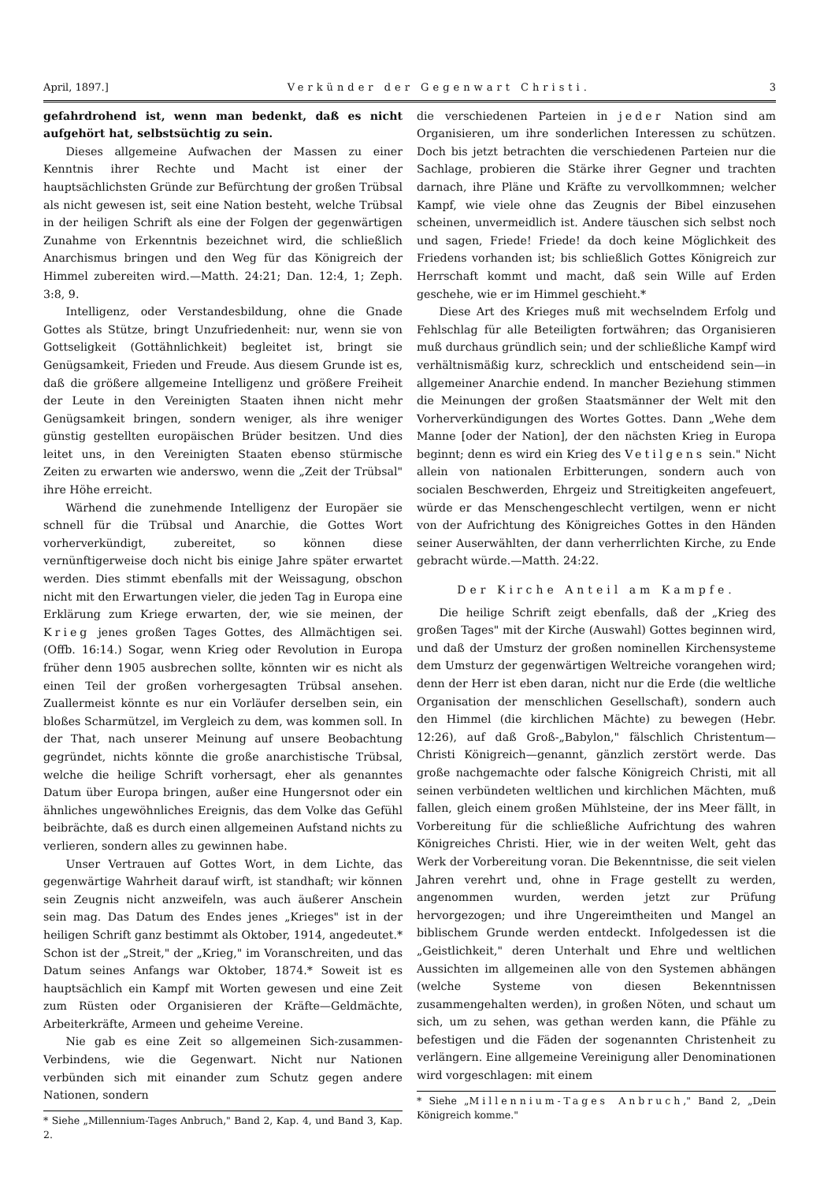April, 1897.] Verkünder der Gegenwart Christi. 3
gefahrdrohend ist, wenn man bedenkt, daß es nicht aufgehört hat, selbstsüchtig zu sein.
Dieses allgemeine Aufwachen der Massen zu einer Kenntnis ihrer Rechte und Macht ist einer der hauptsächlichsten Gründe zur Befürchtung der großen Trübsal als nicht gewesen ist, seit eine Nation besteht, welche Trübsal in der heiligen Schrift als eine der Folgen der gegenwärtigen Zunahme von Erkenntnis bezeichnet wird, die schließlich Anarchismus bringen und den Weg für das Königreich der Himmel zubereiten wird.—Matth. 24:21; Dan. 12:4, 1; Zeph. 3:8, 9.
Intelligenz, oder Verstandesbildung, ohne die Gnade Gottes als Stütze, bringt Unzufriedenheit: nur, wenn sie von Gottseligkeit (Gottähnlichkeit) begleitet ist, bringt sie Genügsamkeit, Frieden und Freude. Aus diesem Grunde ist es, daß die größere allgemeine Intelligenz und größere Freiheit der Leute in den Vereinigten Staaten ihnen nicht mehr Genügsamkeit bringen, sondern weniger, als ihre weniger günstig gestellten europäischen Brüder besitzen. Und dies leitet uns, in den Vereinigten Staaten ebenso stürmische Zeiten zu erwarten wie anderswo, wenn die „Zeit der Trübsal" ihre Höhe erreicht.
Wärhend die zunehmende Intelligenz der Europäer sie schnell für die Trübsal und Anarchie, die Gottes Wort vorherverkündigt, zubereitet, so können diese vernünftigerweise doch nicht bis einige Jahre später erwartet werden. Dies stimmt ebenfalls mit der Weissagung, obschon nicht mit den Erwartungen vieler, die jeden Tag in Europa eine Erklärung zum Kriege erwarten, der, wie sie meinen, der Krieg jenes großen Tages Gottes, des Allmächtigen sei. (Offb. 16:14.) Sogar, wenn Krieg oder Revolution in Europa früher denn 1905 ausbrechen sollte, könnten wir es nicht als einen Teil der großen vorhergesagten Trübsal ansehen. Zuallermeist könnte es nur ein Vorläufer derselben sein, ein bloßes Scharmützel, im Vergleich zu dem, was kommen soll. In der That, nach unserer Meinung auf unsere Beobachtung gegründet, nichts könnte die große anarchistische Trübsal, welche die heilige Schrift vorhersagt, eher als genanntes Datum über Europa bringen, außer eine Hungersnot oder ein ähnliches ungewöhnliches Ereignis, das dem Volke das Gefühl beibrächte, daß es durch einen allgemeinen Aufstand nichts zu verlieren, sondern alles zu gewinnen habe.
Unser Vertrauen auf Gottes Wort, in dem Lichte, das gegenwärtige Wahrheit darauf wirft, ist standhaft; wir können sein Zeugnis nicht anzweifeln, was auch äußerer Anschein sein mag. Das Datum des Endes jenes „Krieges" ist in der heiligen Schrift ganz bestimmt als Oktober, 1914, angedeutet.* Schon ist der „Streit," der „Krieg," im Voranschreiten, und das Datum seines Anfangs war Oktober, 1874.* Soweit ist es hauptsächlich ein Kampf mit Worten gewesen und eine Zeit zum Rüsten oder Organisieren der Kräfte—Geldmächte, Arbeiterkräfte, Armeen und geheime Vereine.
Nie gab es eine Zeit so allgemeinen Sich-zusammen-Verbindens, wie die Gegenwart. Nicht nur Nationen verbünden sich mit einander zum Schutz gegen andere Nationen, sondern
* Siehe „Millennium-Tages Anbruch," Band 2, Kap. 4, und Band 3, Kap. 2.
die verschiedenen Parteien in jeder Nation sind am Organisieren, um ihre sonderlichen Interessen zu schützen. Doch bis jetzt betrachten die verschiedenen Parteien nur die Sachlage, probieren die Stärke ihrer Gegner und trachten darnach, ihre Pläne und Kräfte zu vervollkommnen; welcher Kampf, wie viele ohne das Zeugnis der Bibel einzusehen scheinen, unvermeidlich ist. Andere täuschen sich selbst noch und sagen, Friede! Friede! da doch keine Möglichkeit des Friedens vorhanden ist; bis schließlich Gottes Königreich zur Herrschaft kommt und macht, daß sein Wille auf Erden geschehe, wie er im Himmel geschieht.*
Diese Art des Krieges muß mit wechselndem Erfolg und Fehlschlag für alle Beteiligten fortwähren; das Organisieren muß durchaus gründlich sein; und der schließliche Kampf wird verhältnismäßig kurz, schrecklich und entscheidend sein—in allgemeiner Anarchie endend. In mancher Beziehung stimmen die Meinungen der großen Staatsmänner der Welt mit den Vorherverkündigungen des Wortes Gottes. Dann „Wehe dem Manne [oder der Nation], der den nächsten Krieg in Europa beginnt; denn es wird ein Krieg des Vetilgens sein." Nicht allein von nationalen Erbitterungen, sondern auch von socialen Beschwerden, Ehrgeiz und Streitigkeiten angefeuert, würde er das Menschengeschlecht vertilgen, wenn er nicht von der Aufrichtung des Königreiches Gottes in den Händen seiner Auserwählten, der dann verherrlichten Kirche, zu Ende gebracht würde.—Matth. 24:22.
Der Kirche Anteil am Kampfe.
Die heilige Schrift zeigt ebenfalls, daß der „Krieg des großen Tages" mit der Kirche (Auswahl) Gottes beginnen wird, und daß der Umsturz der großen nominellen Kirchensysteme dem Umsturz der gegenwärtigen Weltreiche vorangehen wird; denn der Herr ist eben daran, nicht nur die Erde (die weltliche Organisation der menschlichen Gesellschaft), sondern auch den Himmel (die kirchlichen Mächte) zu bewegen (Hebr. 12:26), auf daß Groß-„Babylon," fälschlich Christentum—Christi Königreich—genannt, gänzlich zerstört werde. Das große nachgemachte oder falsche Königreich Christi, mit all seinen verbündeten weltlichen und kirchlichen Mächten, muß fallen, gleich einem großen Mühlsteine, der ins Meer fällt, in Vorbereitung für die schließliche Aufrichtung des wahren Königreiches Christi. Hier, wie in der weiten Welt, geht das Werk der Vorbereitung voran. Die Bekenntnisse, die seit vielen Jahren verehrt und, ohne in Frage gestellt zu werden, angenommen wurden, werden jetzt zur Prüfung hervorgezogen; und ihre Ungereimtheiten und Mangel an biblischem Grunde werden entdeckt. Infolgedessen ist die „Geistlichkeit," deren Unterhalt und Ehre und weltlichen Aussichten im allgemeinen alle von den Systemen abhängen (welche Systeme von diesen Bekenntnissen zusammengehalten werden), in großen Nöten, und schaut um sich, um zu sehen, was gethan werden kann, die Pfähle zu befestigen und die Fäden der sogenannten Christenheit zu verlängern. Eine allgemeine Vereinigung aller Denominationen wird vorgeschlagen: mit einem
* Siehe „Millennium-Tages Anbruch," Band 2, „Dein Königreich komme."